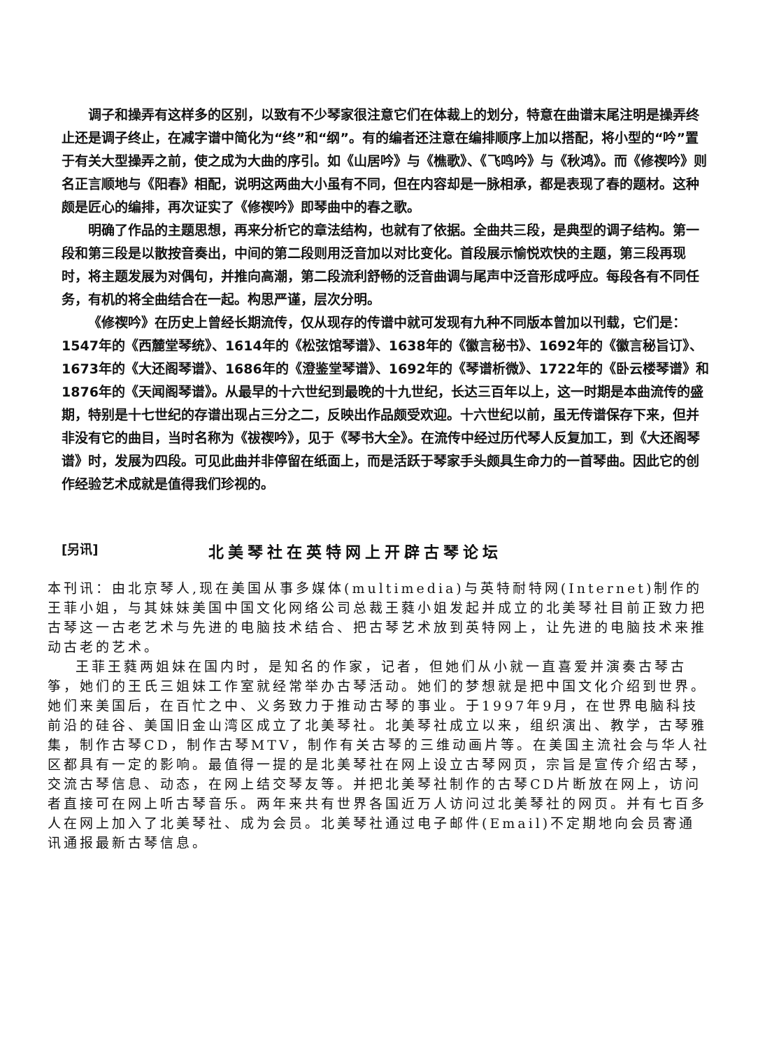调子和操弄有这样多的区别，以致有不少琴家很注意它们在体裁上的划分，特意在曲谱末尾注明是操弄终止还是调子终止，在减字谱中简化为“终”和“纲”。有的编者还注意在编排顺序上加以搭配，将小型的“吟”置于有关大型操弄之前，使之成为大曲的序引。如《山居吟》与《樵歌》、《飞鸣吟》与《秋鸿》。而《修禊吟》则名正言顺地与《阳春》相配，说明这两曲大小虽有不同，但在内容却是一脉相承，都是表现了春的题材。这种颇是匠心的编排，再次证实了《修禊吟》即琴曲中的春之歌。
明确了作品的主题思想，再来分析它的章法结构，也就有了依据。全曲共三段，是典型的调子结构。第一段和第三段是以散按音奏出，中间的第二段则用泛音加以对比变化。首段展示愉悦欢快的主题，第三段再现时，将主题发展为对偶句，并推向高潮，第二段流利舒畅的泛音曲调与尾声中泛音形成呼应。每段各有不同任务，有机的将全曲结合在一起。构思严谨，层次分明。
《修禊吟》在历史上曾经长期流传，仅从现存的传谱中就可发现有九种不同版本曾加以刊载，它们是：1547年的《西麓堂琴统》、1614年的《松弦馆琴谱》、1638年的《徽言秘书》、1692年的《徽言秘旨订》、1673年的《大还阁琴谱》、1686年的《澄鉴堂琴谱》、1692年的《琴谱析微》、1722年的《卧云楼琴谱》和1876年的《天闻阁琴谱》。从最早的十六世纪到最晚的十九世纪，长达三百年以上，这一时期是本曲流传的盛期，特别是十七世纪的存谱出现占三分之二，反映出作品颇受欢迎。十六世纪以前，虽无传谱保存下来，但并非没有它的曲目，当时名称为《祓禊吟》，见于《琴书大全》。在流传中经过历代琴人反复加工，到《大还阁琴谱》时，发展为四段。可见此曲并非停留在纸面上，而是活跃于琴家手头颇具生命力的一首琴曲。因此它的创作经验艺术成就是值得我们珍视的。
[另讯] 北美琴社在英特网上开辟古琴论坛
本刊讯：由北京琴人,现在美国从事多媒体(multimedia)与英特耐特网(Internet)制作的王菲小姐，与其妹妹美国中国文化网络公司总裁王蕤小姐发起并成立的北美琴社目前正致力把古琴这一古老艺术与先进的电脑技术结合、把古琴艺术放到英特网上，让先进的电脑技术来推动古老的艺术。
王菲王蕤两姐妹在国内时，是知名的作家，记者，但她们从小就一直喜爱并演奏古琴古筝，她们的王氏三姐妹工作室就经常举办古琴活动。她们的梦想就是把中国文化介绍到世界。她们来美国后，在百忙之中、义务致力于推动古琴的事业。于1997年9月，在世界电脑科技前沿的硅谷、美国旧金山湾区成立了北美琴社。北美琴社成立以来，组织演出、教学，古琴雅集，制作古琴CD，制作古琴MTV，制作有关古琴的三维动画片等。在美国主流社会与华人社区都具有一定的影响。最值得一提的是北美琴社在网上设立古琴网页，宗旨是宣传介绍古琴，交流古琴信息、动态，在网上结交琴友等。并把北美琴社制作的古琴CD片断放在网上，访问者直接可在网上听古琴音乐。两年来共有世界各国近万人访问过北美琴社的网页。并有七百多人在网上加入了北美琴社、成为会员。北美琴社通过电子邮件(Email)不定期地向会员寄通讯通报最新古琴信息。